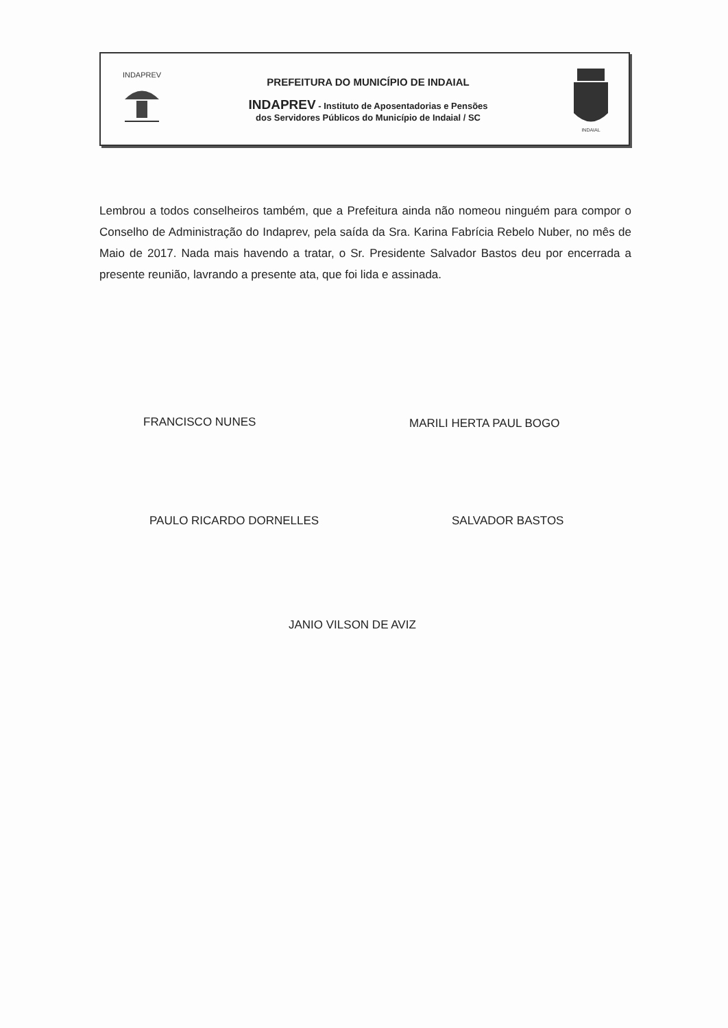INDAPREV
PREFEITURA DO MUNICÍPIO DE INDAIAL
INDAPREV - Instituto de Aposentadorias e Pensões
dos Servidores Públicos do Município de Indaial / SC
INDAIAL
Lembrou a todos conselheiros também, que a Prefeitura ainda não nomeou ninguém para compor o Conselho de Administração do Indaprev, pela saída da Sra. Karina Fabrícia Rebelo Nuber, no mês de Maio de 2017. Nada mais havendo a tratar, o Sr. Presidente Salvador Bastos deu por encerrada a presente reunião, lavrando a presente ata, que foi lida e assinada.
FRANCISCO NUNES MARILI HERTA PAUL BOGO
PAULO RICARDO DORNELLES SALVADOR BASTOS
JANIO VILSON DE AVIZ